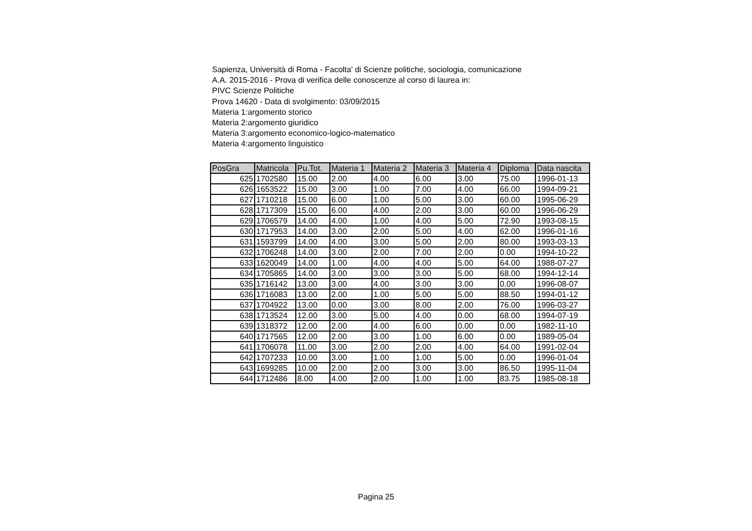Sapienza, Università di Roma - Facolta' di Scienze politiche, sociologia, comunicazione
A.A. 2015-2016 - Prova di verifica delle conoscenze al corso di laurea in:
PIVC Scienze Politiche
Prova 14620 - Data di svolgimento: 03/09/2015
Materia 1:argomento storico
Materia 2:argomento giuridico
Materia 3:argomento economico-logico-matematico
Materia 4:argomento linguistico
| PosGra | Matricola | Pu.Tot. | Materia 1 | Materia 2 | Materia 3 | Materia 4 | Diploma | Data nascita |
| --- | --- | --- | --- | --- | --- | --- | --- | --- |
| 625 | 1702580 | 15.00 | 2.00 | 4.00 | 6.00 | 3.00 | 75.00 | 1996-01-13 |
| 626 | 1653522 | 15.00 | 3.00 | 1.00 | 7.00 | 4.00 | 66.00 | 1994-09-21 |
| 627 | 1710218 | 15.00 | 6.00 | 1.00 | 5.00 | 3.00 | 60.00 | 1995-06-29 |
| 628 | 1717309 | 15.00 | 6.00 | 4.00 | 2.00 | 3.00 | 60.00 | 1996-06-29 |
| 629 | 1706579 | 14.00 | 4.00 | 1.00 | 4.00 | 5.00 | 72.90 | 1993-08-15 |
| 630 | 1717953 | 14.00 | 3.00 | 2.00 | 5.00 | 4.00 | 62.00 | 1996-01-16 |
| 631 | 1593799 | 14.00 | 4.00 | 3.00 | 5.00 | 2.00 | 80.00 | 1993-03-13 |
| 632 | 1706248 | 14.00 | 3.00 | 2.00 | 7.00 | 2.00 | 0.00 | 1994-10-22 |
| 633 | 1620049 | 14.00 | 1.00 | 4.00 | 4.00 | 5.00 | 64.00 | 1988-07-27 |
| 634 | 1705865 | 14.00 | 3.00 | 3.00 | 3.00 | 5.00 | 68.00 | 1994-12-14 |
| 635 | 1716142 | 13.00 | 3.00 | 4.00 | 3.00 | 3.00 | 0.00 | 1996-08-07 |
| 636 | 1716083 | 13.00 | 2.00 | 1.00 | 5.00 | 5.00 | 88.50 | 1994-01-12 |
| 637 | 1704922 | 13.00 | 0.00 | 3.00 | 8.00 | 2.00 | 76.00 | 1996-03-27 |
| 638 | 1713524 | 12.00 | 3.00 | 5.00 | 4.00 | 0.00 | 68.00 | 1994-07-19 |
| 639 | 1318372 | 12.00 | 2.00 | 4.00 | 6.00 | 0.00 | 0.00 | 1982-11-10 |
| 640 | 1717565 | 12.00 | 2.00 | 3.00 | 1.00 | 6.00 | 0.00 | 1989-05-04 |
| 641 | 1706078 | 11.00 | 3.00 | 2.00 | 2.00 | 4.00 | 64.00 | 1991-02-04 |
| 642 | 1707233 | 10.00 | 3.00 | 1.00 | 1.00 | 5.00 | 0.00 | 1996-01-04 |
| 643 | 1699285 | 10.00 | 2.00 | 2.00 | 3.00 | 3.00 | 86.50 | 1995-11-04 |
| 644 | 1712486 | 8.00 | 4.00 | 2.00 | 1.00 | 1.00 | 83.75 | 1985-08-18 |
Pagina 25